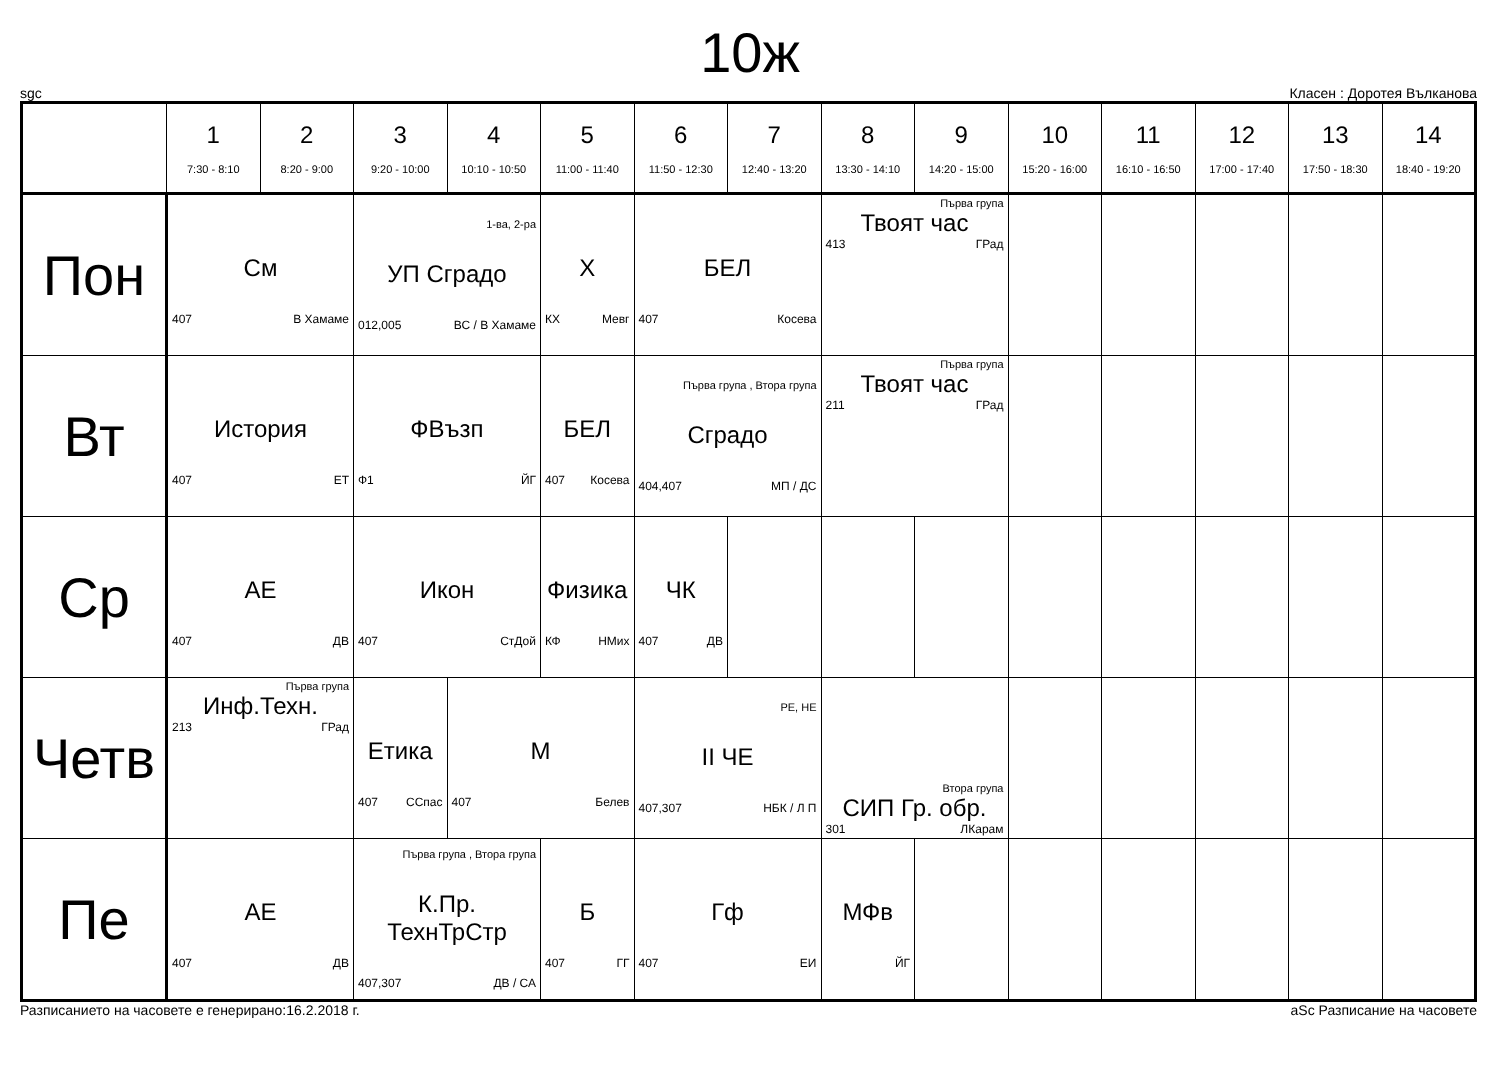10ж
sgc Класен : Доротея Вълканова
| | 1 7:30 - 8:10 | 2 8:20 - 9:00 | 3 9:20 - 10:00 | 4 10:10 - 10:50 | 5 11:00 - 11:40 | 6 11:50 - 12:30 | 7 12:40 - 13:20 | 8 13:30 - 14:10 | 9 14:20 - 15:00 | 10 15:20 - 16:00 | 11 16:10 - 16:50 | 12 17:00 - 17:40 | 13 17:50 - 18:30 | 14 18:40 - 19:20 |
| --- | --- | --- | --- | --- | --- | --- | --- | --- | --- | --- | --- | --- | --- | --- |
| Пон | См 407 В Хамаме | | 1-ва, 2-ра УП Сградо 012,005 ВС / В Хамаме | | Х КХ Мевг | БЕЛ 407 Косева | | Първа група Твоят час 413 ГРад | | | | | | |
| Вт | История 407 ЕТ | | ФВъзп Ф1 ЙГ | | БЕЛ 407 Косева | Първа група , Втора група Сградо 404,407 МП / ДС | | Първа група Твоят час 211 ГРад | | | | | | |
| Ср | АЕ 407 ДВ | | Икон 407 СтДой | | Физика КФ НМих | ЧК 407 ДВ | | | | | | | | |
| Четв | Първа група Инф.Техн. 213 ГРад | | Етика 407 ССпас | М 407 Белев | | РЕ, НЕ II ЧЕ 407,307 НБК / Л П | | Втора група СИП Гр. обр. 301 ЛКарам | | | | | | |
| Пе | АЕ 407 ДВ | | Първа група , Втора група К.Пр. ТехнТрСтр 407,307 ДВ / СА | | Б 407 ГГ | Гф 407 ЕИ | | МФв ЙГ | | | | | | |
Разписанието на часовете е генерирано:16.2.2018 г. aSc Разписание на часовете